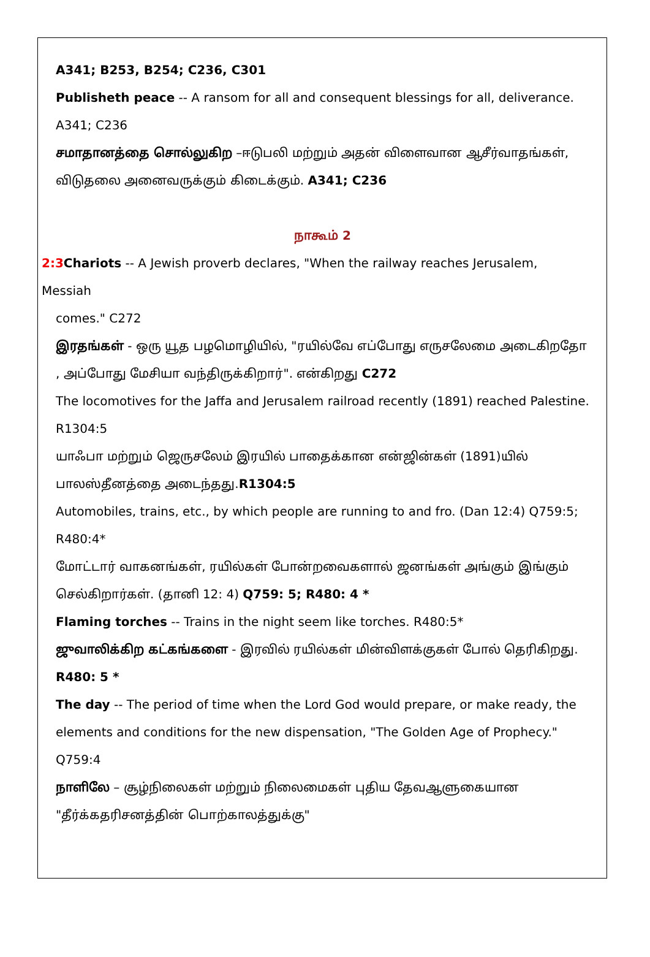A341; B253, B254; C236, C301
Publisheth peace -- A ransom for all and consequent blessings for all, deliverance. A341; C236
சமாதானத்தை சொல்லுகிற –ஈடுபலி மற்றும் அதன் விளைவான ஆசீர்வாதங்கள், விடுதலை அனைவருக்கும் கிடைக்கும். A341; C236
நாகூம் 2
2:3 Chariots -- A Jewish proverb declares, "When the railway reaches Jerusalem, Messiah
comes." C272
இரதங்கள் - ஒரு யூத பழமொழியில், "ரயில்வே எப்போது எருசலேமை அடைகிறதோ , அப்போது மேசியா வந்திருக்கிறார்". என்கிறது C272
The locomotives for the Jaffa and Jerusalem railroad recently (1891) reached Palestine. R1304:5
யாஃபா மற்றும் ஜெருசலேம் இரயில் பாதைக்கான என்ஜின்கள் (1891)யில் பாலஸ்தீனத்தை அடைந்தது.R1304:5
Automobiles, trains, etc., by which people are running to and fro. (Dan 12:4) Q759:5; R480:4*
மோட்டார் வாகனங்கள், ரயில்கள் போன்றவைகளால் ஜனங்கள் அங்கும் இங்கும் செல்கிறார்கள். (தானி 12: 4) Q759: 5; R480: 4 *
Flaming torches -- Trains in the night seem like torches. R480:5*
ஜுவாலிக்கிற கட்கங்களை - இரவில் ரயில்கள் மின்விளக்குகள் போல் தெரிகிறது. R480: 5 *
The day -- The period of time when the Lord God would prepare, or make ready, the elements and conditions for the new dispensation, "The Golden Age of Prophecy." Q759:4
நாளிலே – சூழ்நிலைகள் மற்றும் நிலைமைகள் புதிய தேவஆளுகையான "தீர்க்கதரிசனத்தின் பொற்காலத்துக்கு"